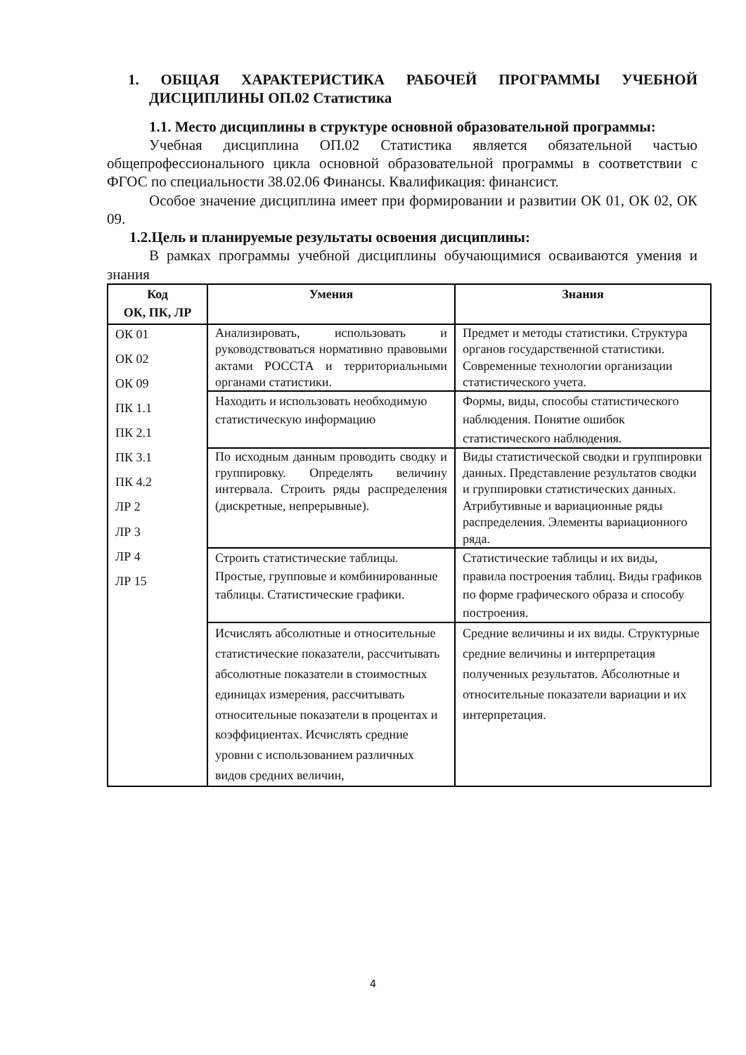1. ОБЩАЯ ХАРАКТЕРИСТИКА РАБОЧЕЙ ПРОГРАММЫ УЧЕБНОЙ ДИСЦИПЛИНЫ ОП.02 Статистика
1.1. Место дисциплины в структуре основной образовательной программы:
Учебная дисциплина ОП.02 Статистика является обязательной частью общепрофессионального цикла основной образовательной программы в соответствии с ФГОС по специальности 38.02.06 Финансы. Квалификация: финансист.
Особое значение дисциплина имеет при формировании и развитии ОК 01, ОК 02, ОК 09.
1.2.Цель и планируемые результаты освоения дисциплины:
В рамках программы учебной дисциплины обучающимися осваиваются умения и знания
| Код ОК, ПК, ЛР | Умения | Знания |
| --- | --- | --- |
| ОК 01 ОК 02 ОК 09 ПК 1.1 ПК 2.1 ПК 3.1 ПК 4.2 ЛР 2 ЛР 3 ЛР 4 ЛР 15 | Анализировать, использовать и руководствоваться нормативно правовыми актами РОССТА и территориальными органами статистики. | Предмет и методы статистики. Структура органов государственной статистики. Современные технологии организации статистического учета. |
| | Находить и использовать необходимую статистическую информацию | Формы, виды, способы статистического наблюдения. Понятие ошибок статистического наблюдения. |
| | По исходным данным проводить сводку и группировку. Определять величину интервала. Строить ряды распределения (дискретные, непрерывные). | Виды статистической сводки и группировки данных. Представление результатов сводки и группировки статистических данных. Атрибутивные и вариационные ряды распределения. Элементы вариационного ряда. |
| | Строить статистические таблицы. Простые, групповые и комбинированные таблицы. Статистические графики. | Статистические таблицы и их виды, правила построения таблиц. Виды графиков по форме графического образа и способу построения. |
| | Исчислять абсолютные и относительные статистические показатели, рассчитывать абсолютные показатели в стоимостных единицах измерения, рассчитывать относительные показатели в процентах и коэффициентах. Исчислять средние уровни с использованием различных видов средних величин, | Средние величины и их виды. Структурные средние величины и интерпретация полученных результатов. Абсолютные и относительные показатели вариации и их интерпретация. |
4